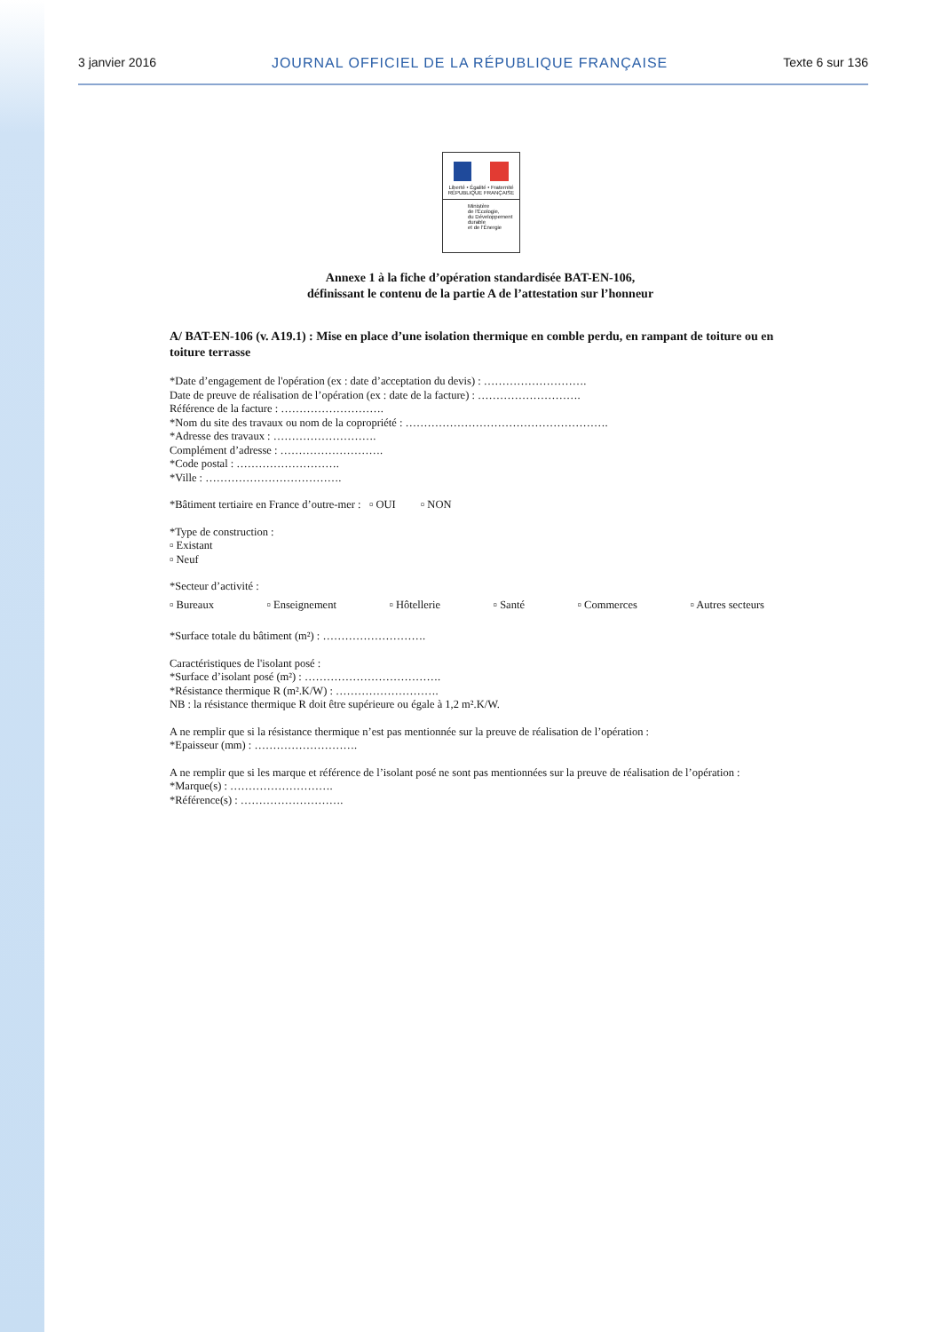3 janvier 2016 JOURNAL OFFICIEL DE LA RÉPUBLIQUE FRANÇAISE Texte 6 sur 136
Liberté • Égalité • Fraternité
RÉPUBLIQUE FRANÇAISE
Ministère
de l'Écologie,
du Développement
durable
et de l'Énergie
Annexe 1 à la fiche d’opération standardisée BAT-EN-106,
définissant le contenu de la partie A de l’attestation sur l’honneur
A/ BAT-EN-106 (v. A19.1) : Mise en place d’une isolation thermique en comble perdu, en rampant de toiture ou en toiture terrasse
*Date d’engagement de l'opération (ex : date d’acceptation du devis) : ……………………….
Date de preuve de réalisation de l’opération (ex : date de la facture) : ……………………….
Référence de la facture : ……………………….
*Nom du site des travaux ou nom de la copropriété : ……………………………………………….
*Adresse des travaux : ……………………….
Complément d’adresse : ……………………….
*Code postal : ……………………….
*Ville : ……………………………….
*Bâtiment tertiaire en France d’outre-mer : ▫ OUI ▫ NON
*Type de construction :
▫ Existant
▫ Neuf
*Secteur d’activité :
▫ Bureaux ▫ Enseignement ▫ Hôtellerie ▫ Santé ▫ Commerces ▫ Autres secteurs
*Surface totale du bâtiment (m²) : ……………………….
Caractéristiques de l'isolant posé :
*Surface d’isolant posé (m²) : ……………………………….
*Résistance thermique R (m².K/W) : ……………………….
NB : la résistance thermique R doit être supérieure ou égale à 1,2 m².K/W.
A ne remplir que si la résistance thermique n’est pas mentionnée sur la preuve de réalisation de l’opération :
*Epaisseur (mm) : ……………………….
A ne remplir que si les marque et référence de l’isolant posé ne sont pas mentionnées sur la preuve de réalisation de l’opération :
*Marque(s) : ……………………….
*Référence(s) : ……………………….